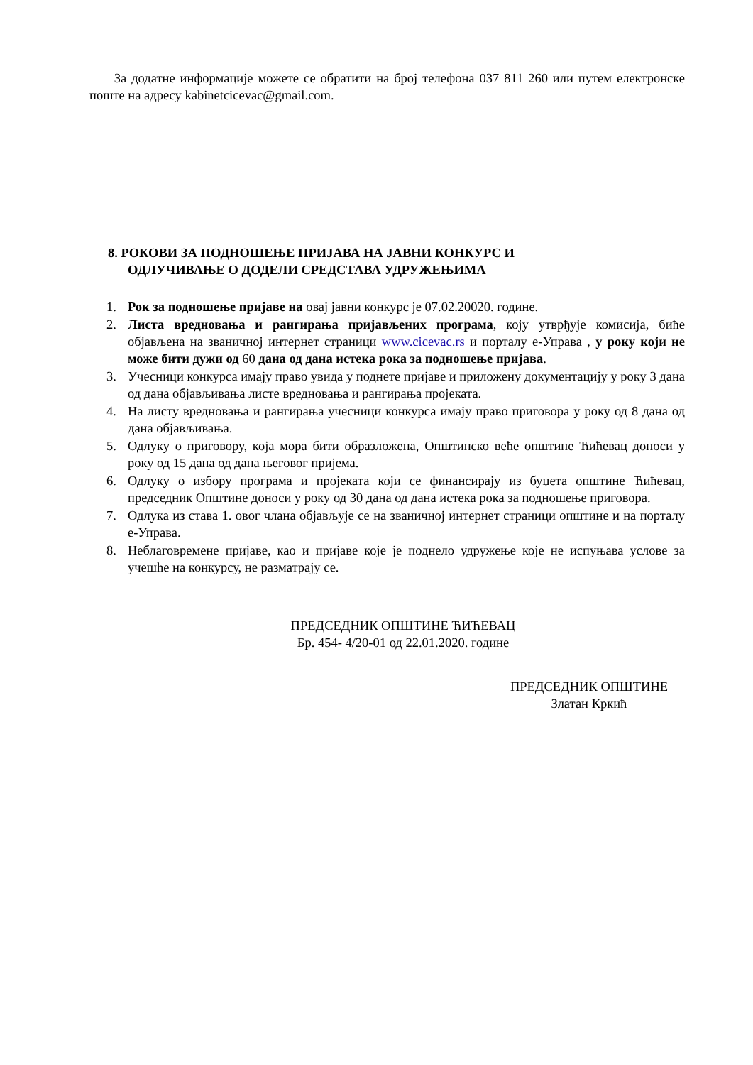За додатне информације можете се обратити на број телефона 037 811 260 или путем електронске поште на адресу kabinetcicevac@gmail.com.
8. РОКОВИ ЗА ПОДНОШЕЊЕ ПРИЈАВА НА ЈАВНИ КОНКУРС И
ОДЛУЧИВАЊЕ О ДОДЕЛИ СРЕДСТАВА УДРУЖЕЊИМА
1. Рок за подношење пријаве на овај јавни конкурс је 07.02.20020. године.
2. Листа вредновања и рангирања пријављених програма, коју утврђује комисија, биће објављена на званичној интернет страници www.cicevac.rs и порталу е-Управа , у року који не може бити дужи од 60 дана од дана истека рока за подношење пријава.
3. Учесници конкурса имају право увида у поднете пријаве и приложену документацију у року 3 дана од дана објављивања листе вредновања и рангирања пројеката.
4. На листу вредновања и рангирања учесници конкурса имају право приговора у року од 8 дана од дана објављивања.
5. Одлуку о приговору, која мора бити образложена, Општинско веће општине Ћићевац доноси у року од 15 дана од дана његовог пријема.
6. Одлуку о избору програма и пројеката који се финансирају из буџета општине Ћићевац, председник Општине доноси у року од 30 дана од дана истека рока за подношење приговора.
7. Одлука из става 1. овог члана објављује се на званичној интернет страници општине и на порталу е-Управа.
8. Неблаговремене пријаве, као и пријаве које је поднело удружење које не испуњава услове за учешће на конкурсу, не разматрају се.
ПРЕДСЕДНИК ОПШТИНЕ ЋИЋЕВАЦ
Бр. 454- 4/20-01 од 22.01.2020. године
ПРЕДСЕДНИК ОПШТИНЕ
Златан Кркић